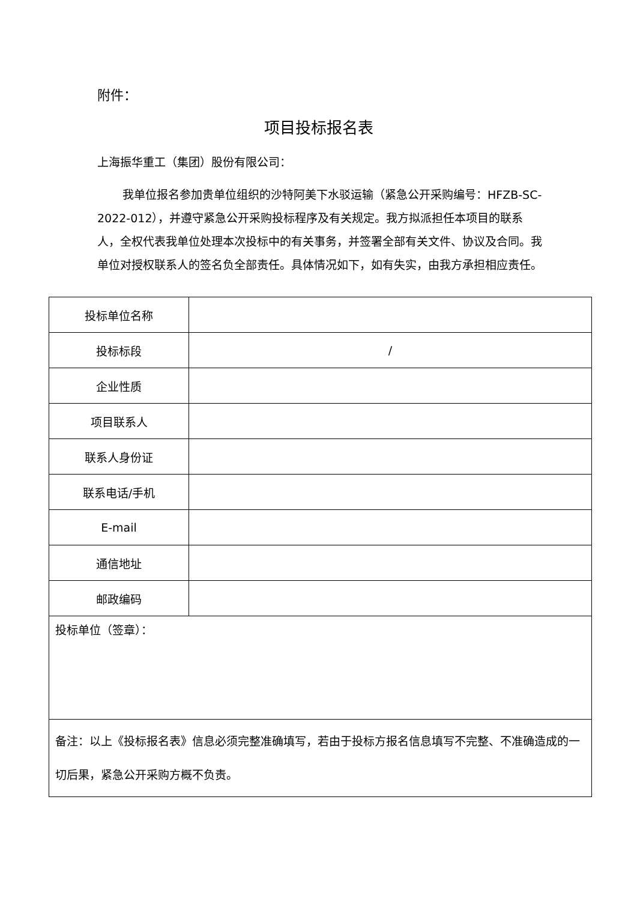附件：
项目投标报名表
上海振华重工（集团）股份有限公司：
我单位报名参加贵单位组织的沙特阿美下水驳运输（紧急公开采购编号：HFZB-SC-2022-012），并遵守紧急公开采购投标程序及有关规定。我方拟派担任本项目的联系人，全权代表我单位处理本次投标中的有关事务，并签署全部有关文件、协议及合同。我单位对授权联系人的签名负全部责任。具体情况如下，如有失实，由我方承担相应责任。
| 投标单位名称 | |
| 投标标段 | / |
| 企业性质 | |
| 项目联系人 | |
| 联系人身份证 | |
| 联系电话/手机 | |
| E-mail | |
| 通信地址 | |
| 邮政编码 | |
| 投标单位（签章）： | |
| 备注：以上《投标报名表》信息必须完整准确填写，若由于投标方报名信息填写不完整、不准确造成的一切后果，紧急公开采购方概不负责。 | |